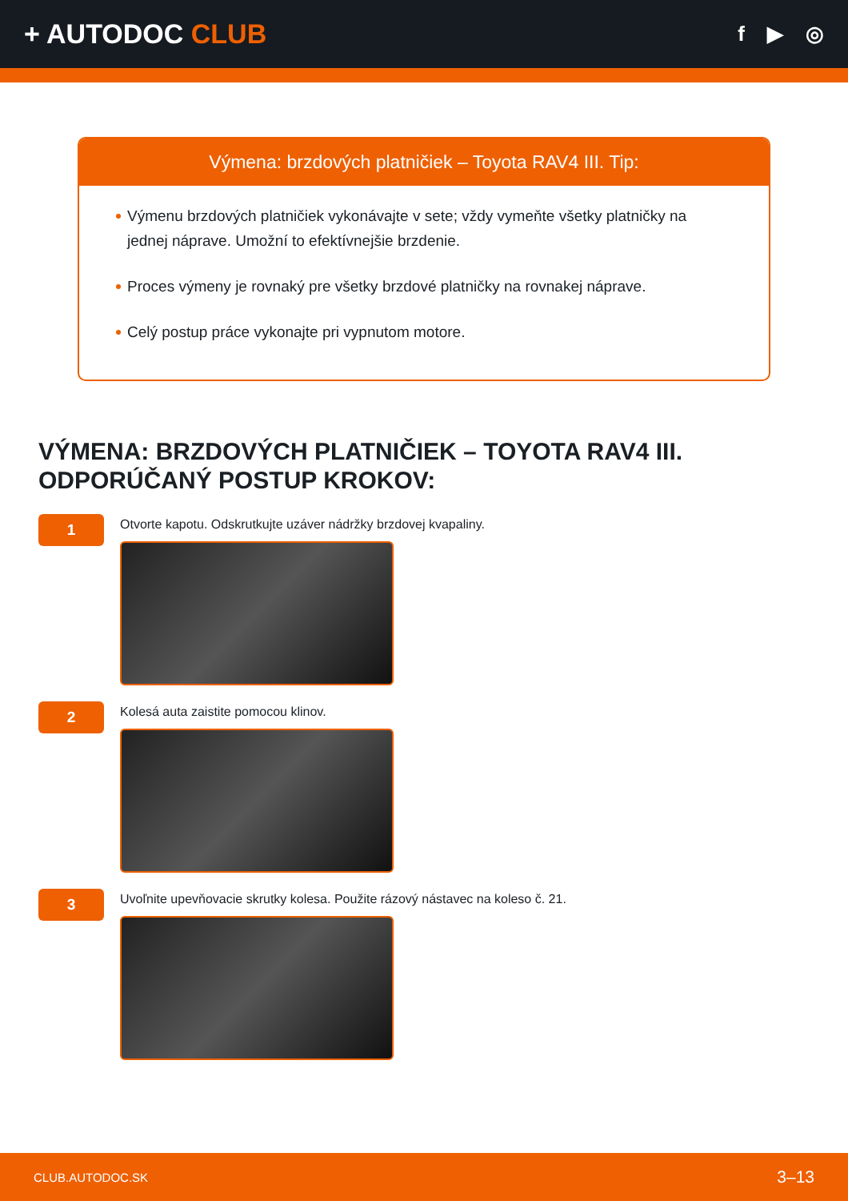+ AUTODOC CLUB
f ▶ ◎
Výmena: brzdových platničiek – Toyota RAV4 III. Tip:
Výmenu brzdových platničiek vykonávajte v sete; vždy vymeňte všetky platničky na jednej náprave. Umožní to efektívnejšie brzdenie.
Proces výmeny je rovnaký pre všetky brzdové platničky na rovnakej náprave.
Celý postup práce vykonajte pri vypnutom motore.
VÝMENA: BRZDOVÝCH PLATNIČIEK – TOYOTA RAV4 III. ODPORÚČANÝ POSTUP KROKOV:
1
Otvorte kapotu. Odskrutkujte uzáver nádržky brzdovej kvapaliny.
2
Kolesá auta zaistite pomocou klinov.
3
Uvoľnite upevňovacie skrutky kolesa. Použite rázový nástavec na koleso č. 21.
CLUB.AUTODOC.SK 3–13